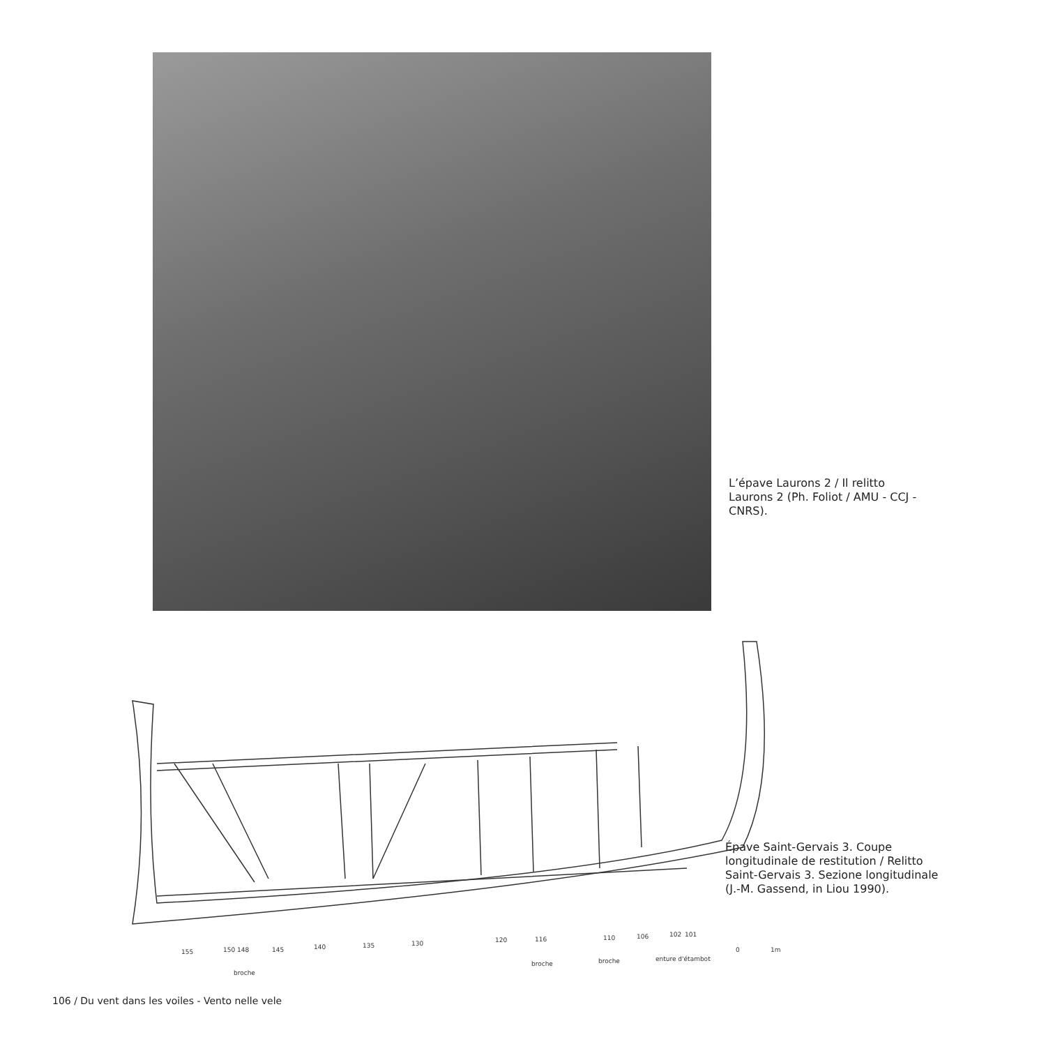L’épave Laurons 2 / Il relitto Laurons 2 (Ph. Foliot / AMU - CCJ - CNRS).
155
150
148
broche
145
140
135
130
120
116
broche
110
broche
106
102
101
enture d'étambot
0
1m
Épave Saint-Gervais 3. Coupe longitudinale de restitution / Relitto Saint-Gervais 3. Sezione longitudinale (J.-M. Gassend, in Liou 1990).
106 / Du vent dans les voiles - Vento nelle vele